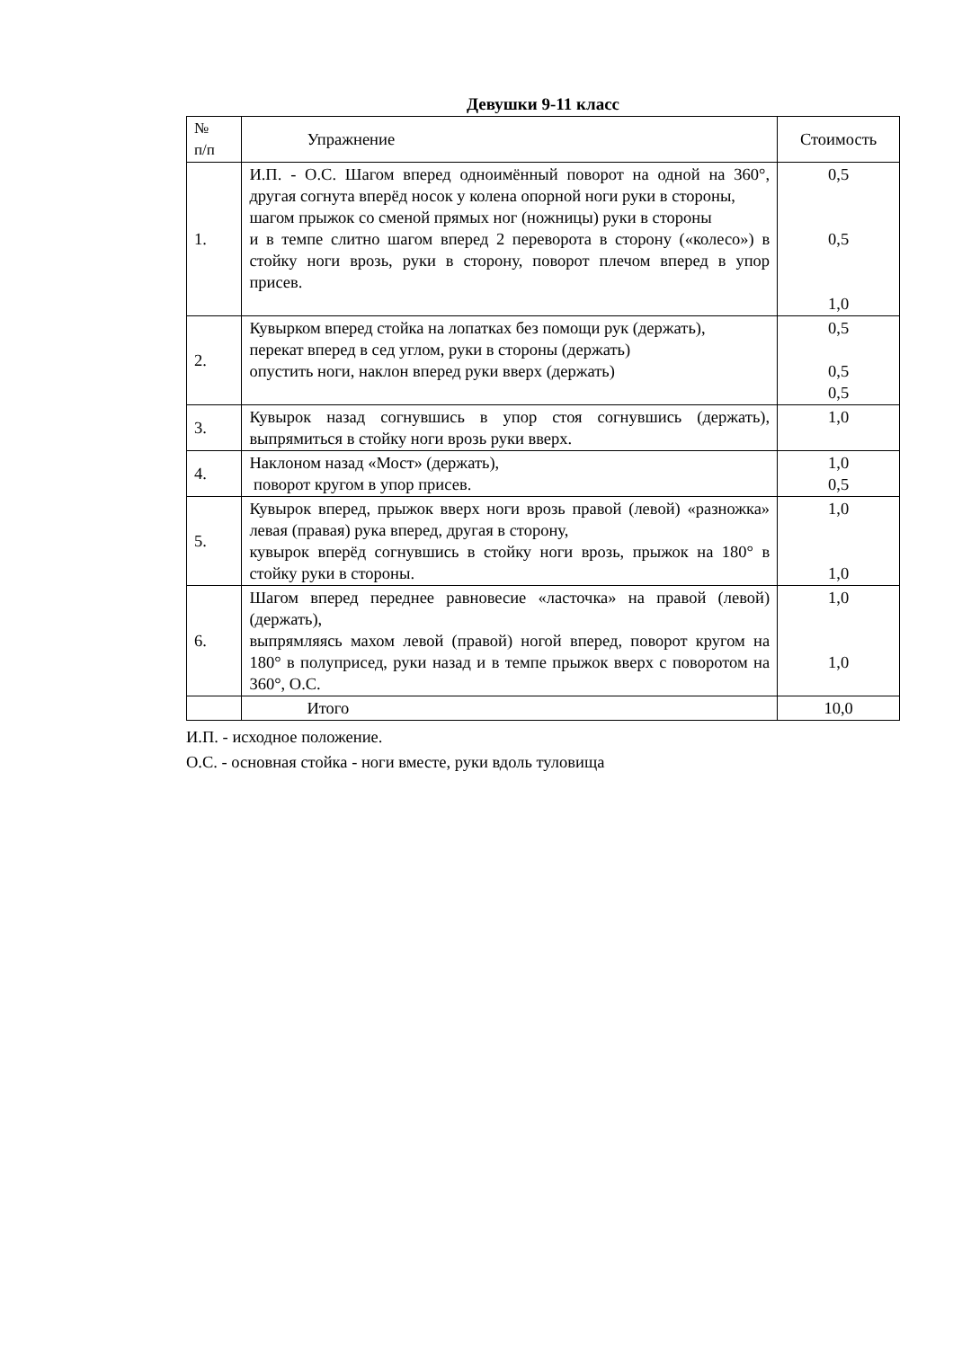Девушки 9-11 класс
| № п/п | Упражнение | Стоимость |
| --- | --- | --- |
| 1. | И.П. - О.С. Шагом вперед одноимённый поворот на одной на 360°, другая согнута вперёд носок у колена опорной ноги руки в стороны, шагом прыжок со сменой прямых ног (ножницы) руки в стороны и в темпе слитно шагом вперед 2 переворота в сторону («колесо») в стойку ноги врозь, руки в сторону, поворот плечом вперед в упор присев. | 0,5 0,5 1,0 |
| 2. | Кувырком вперед стойка на лопатках без помощи рук (держать), перекат вперед в сед углом, руки в стороны (держать) опустить ноги, наклон вперед руки вверх (держать) | 0,5 0,5 0,5 |
| 3. | Кувырок назад согнувшись в упор стоя согнувшись (держать), выпрямиться в стойку ноги врозь руки вверх. | 1,0 |
| 4. | Наклоном назад «Мост» (держать), поворот кругом в упор присев. | 1,0 0,5 |
| 5. | Кувырок вперед, прыжок вверх ноги врозь правой (левой) «разножка» левая (правая) рука вперед, другая в сторону, кувырок вперёд согнувшись в стойку ноги врозь, прыжок на 180° в стойку руки в стороны. | 1,0 1,0 |
| 6. | Шагом вперед переднее равновесие «ласточка» на правой (левой) (держать), выпрямляясь махом левой (правой) ногой вперед, поворот кругом на 180° в полуприсед, руки назад и в темпе прыжок вверх с поворотом на 360°, О.С. | 1,0 1,0 |
| | Итого | 10,0 |
И.П. - исходное положение.
О.С. - основная стойка - ноги вместе, руки вдоль туловища